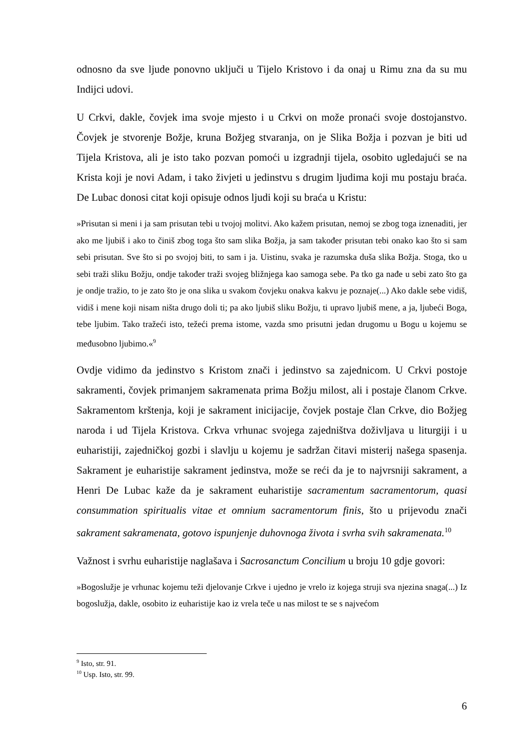odnosno da sve ljude ponovno uključi u Tijelo Kristovo i da onaj u Rimu zna da su mu Indijci udovi.
U Crkvi, dakle, čovjek ima svoje mjesto i u Crkvi on može pronaći svoje dostojanstvo. Čovjek je stvorenje Božje, kruna Božjeg stvaranja, on je Slika Božja i pozvan je biti ud Tijela Kristova, ali je isto tako pozvan pomoći u izgradnji tijela, osobito ugledajući se na Krista koji je novi Adam, i tako živjeti u jedinstvu s drugim ljudima koji mu postaju braća. De Lubac donosi citat koji opisuje odnos ljudi koji su braća u Kristu:
»Prisutan si meni i ja sam prisutan tebi u tvojoj molitvi. Ako kažem prisutan, nemoj se zbog toga iznenaditi, jer ako me ljubiš i ako to činiš zbog toga što sam slika Božja, ja sam također prisutan tebi onako kao što si sam sebi prisutan. Sve što si po svojoj biti, to sam i ja. Uistinu, svaka je razumska duša slika Božja. Stoga, tko u sebi traži sliku Božju, ondje također traži svojeg bližnjega kao samoga sebe. Pa tko ga nađe u sebi zato što ga je ondje tražio, to je zato što je ona slika u svakom čovjeku onakva kakvu je poznaje(...) Ako dakle sebe vidiš, vidiš i mene koji nisam ništa drugo doli ti; pa ako ljubiš sliku Božju, ti upravo ljubiš mene, a ja, ljubeći Boga, tebe ljubim. Tako tražeći isto, težeći prema istome, vazda smo prisutni jedan drugomu u Bogu u kojemu se međusobno ljubimo.«<sup>9</sup>
Ovdje vidimo da jedinstvo s Kristom znači i jedinstvo sa zajednicom. U Crkvi postoje sakramenti, čovjek primanjem sakramenata prima Božju milost, ali i postaje članom Crkve. Sakramentom krštenja, koji je sakrament inicijacije, čovjek postaje član Crkve, dio Božjeg naroda i ud Tijela Kristova. Crkva vrhunac svojega zajedništva doživljava u liturgiji i u euharistiji, zajedničkoj gozbi i slavlju u kojemu je sadržan čitavi misterij našega spasenja. Sakrament je euharistije sakrament jedinstva, može se reći da je to najvrsniji sakrament, a Henri De Lubac kaže da je sakrament euharistije sacramentum sacramentorum, quasi consummation spiritualis vitae et omnium sacramentorum finis, što u prijevodu znači sakrament sakramenata, gotovo ispunjenje duhovnoga života i svrha svih sakramenata.<sup>10</sup>
Važnost i svrhu euharistije naglašava i Sacrosanctum Concilium u broju 10 gdje govori:
»Bogoslužje je vrhunac kojemu teži djelovanje Crkve i ujedno je vrelo iz kojega struji sva njezina snaga(...) Iz bogoslužja, dakle, osobito iz euharistije kao iz vrela teče u nas milost te se s najvećom
<sup>9</sup> Isto, str. 91.
<sup>10</sup> Usp. Isto, str. 99.
6